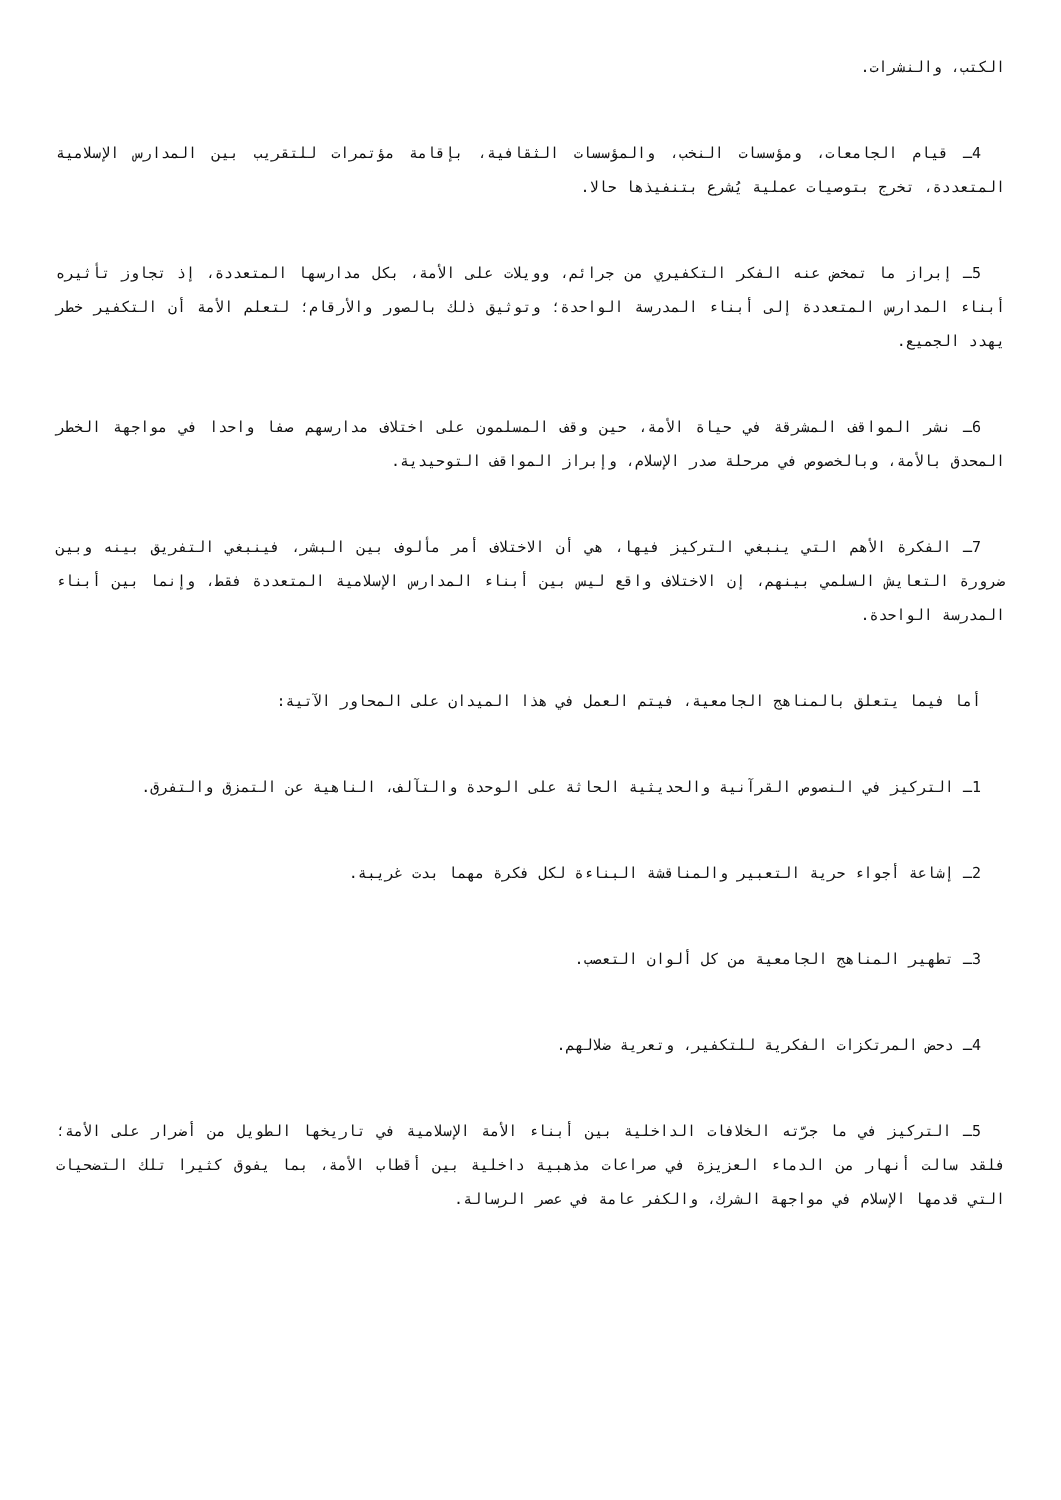الكتب، والنشرات.
4ـ قيام الجامعات، ومؤسسات النخب، والمؤسسات الثقافية، بإقامة مؤتمرات للتقريب بين المدارس الإسلامية المتعددة، تخرج بتوصيات عملية يُشرع بتنفيذها حالا.
5ـ إبراز ما تمخض عنه الفكر التكفيري من جرائم، وويلات على الأمة، بكل مدارسها المتعددة، إذ تجاوز تأثيره أبناء المدارس المتعددة إلى أبناء المدرسة الواحدة؛ وتوثيق ذلك بالصور والأرقام؛ لتعلم الأمة أن التكفير خطر يهدد الجميع.
6ـ نشر المواقف المشرقة في حياة الأمة، حين وقف المسلمون على اختلاف مدارسهم صفا واحدا في مواجهة الخطر المحدق بالأمة، وبالخصوص في مرحلة صدر الإسلام، وإبراز المواقف التوحيدية.
7ـ الفكرة الأهم التي ينبغي التركيز فيها، هي أن الاختلاف أمر مألوف بين البشر، فينبغي التفريق بينه وبين ضرورة التعايش السلمي بينهم، إن الاختلاف واقع ليس بين أبناء المدارس الإسلامية المتعددة فقط، وإنما بين أبناء المدرسة الواحدة.
أما فيما يتعلق بالمناهج الجامعية، فيتم العمل في هذا الميدان على المحاور الآتية:
1ـ التركيز في النصوص القرآنية والحديثية الحاثة على الوحدة والتآلف، الناهية عن التمزق والتفرق.
2ـ إشاعة أجواء حرية التعبير والمناقشة البناءة لكل فكرة مهما بدت غريبة.
3ـ تطهير المناهج الجامعية من كل ألوان التعصب.
4ـ دحض المرتكزات الفكرية للتكفير، وتعرية ضلالهم.
5ـ التركيز في ما جرّته الخلافات الداخلية بين أبناء الأمة الإسلامية في تاريخها الطويل من أضرار على الأمة؛ فلقد سالت أنهار من الدماء العزيزة في صراعات مذهبية داخلية بين أقطاب الأمة، بما يفوق كثيرا تلك التضحيات التي قدمها الإسلام في مواجهة الشرك، والكفر عامة في عصر الرسالة.